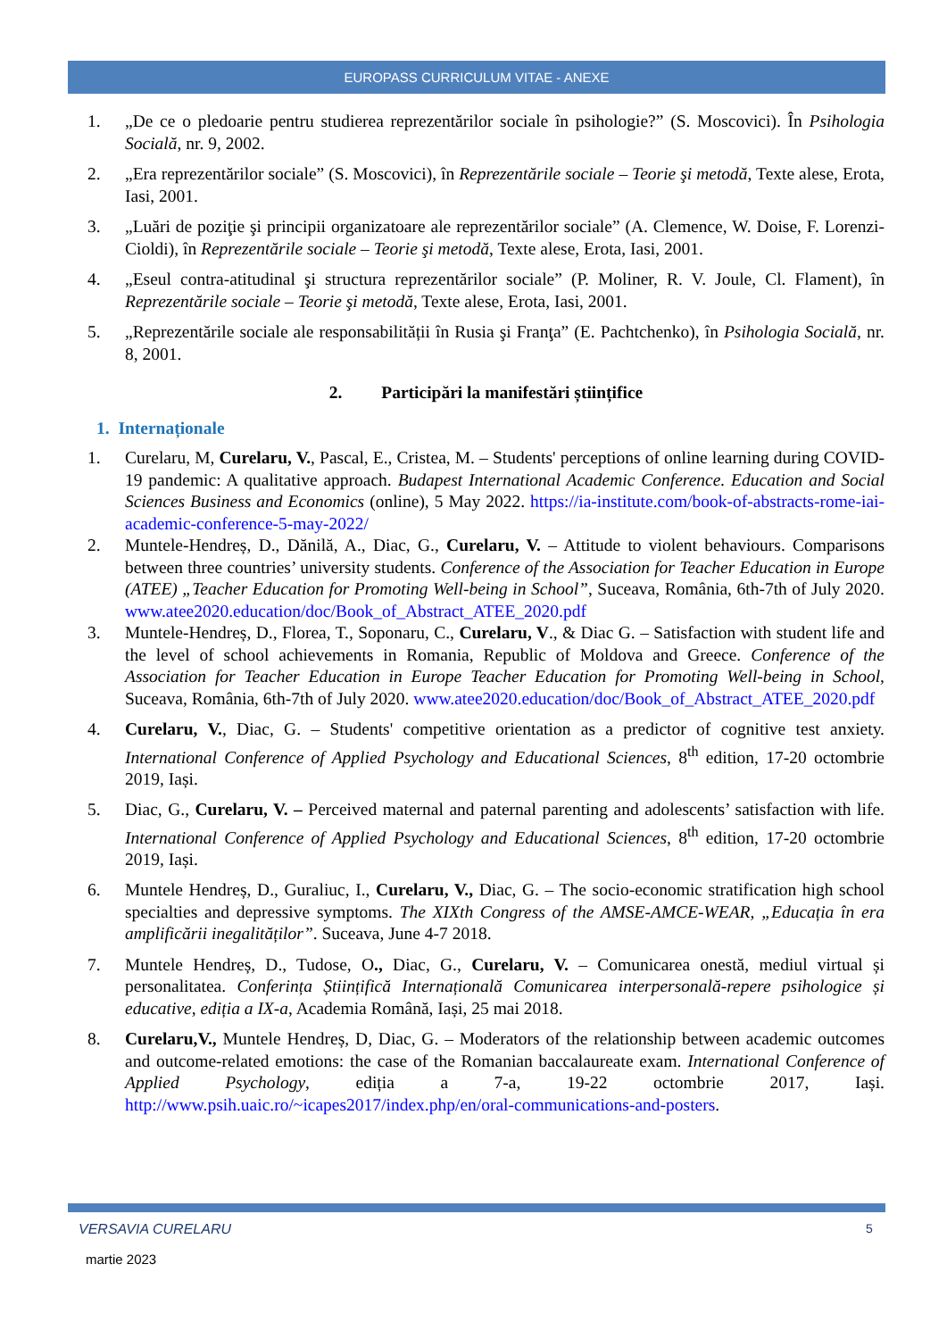EUROPASS CURRICULUM VITAE - ANEXE
1. „De ce o pledoarie pentru studierea reprezentărilor sociale în psihologie?” (S. Moscovici). În Psihologia Socială, nr. 9, 2002.
2. „Era reprezentărilor sociale” (S. Moscovici), în Reprezentările sociale – Teorie şi metodă, Texte alese, Erota, Iasi, 2001.
3. „Luări de poziţie şi principii organizatoare ale reprezentărilor sociale” (A. Clemence, W. Doise, F. Lorenzi-Cioldi), în Reprezentările sociale – Teorie şi metodă, Texte alese, Erota, Iasi, 2001.
4. „Eseul contra-atitudinal şi structura reprezentărilor sociale” (P. Moliner, R. V. Joule, Cl. Flament), în Reprezentările sociale – Teorie şi metodă, Texte alese, Erota, Iasi, 2001.
5. „Reprezentările sociale ale responsabilității în Rusia şi Franţa” (E. Pachtchenko), în Psihologia Socială, nr. 8, 2001.
2. Participări la manifestări științifice
1. Internaționale
1. Curelaru, M, Curelaru, V., Pascal, E., Cristea, M. – Students' perceptions of online learning during COVID-19 pandemic: A qualitative approach. Budapest International Academic Conference. Education and Social Sciences Business and Economics (online), 5 May 2022. https://ia-institute.com/book-of-abstracts-rome-iai-academic-conference-5-may-2022/
2. Muntele-Hendreș, D., Dănilă, A., Diac, G., Curelaru, V. – Attitude to violent behaviours. Comparisons between three countries’ university students. Conference of the Association for Teacher Education in Europe (ATEE) „Teacher Education for Promoting Well-being in School”, Suceava, România, 6th-7th of July 2020. www.atee2020.education/doc/Book_of_Abstract_ATEE_2020.pdf
3. Muntele-Hendreș, D., Florea, T., Soponaru, C., Curelaru, V., & Diac G. – Satisfaction with student life and the level of school achievements in Romania, Republic of Moldova and Greece. Conference of the Association for Teacher Education in Europe Teacher Education for Promoting Well-being in School, Suceava, România, 6th-7th of July 2020. www.atee2020.education/doc/Book_of_Abstract_ATEE_2020.pdf
4. Curelaru, V., Diac, G. – Students' competitive orientation as a predictor of cognitive test anxiety. International Conference of Applied Psychology and Educational Sciences, 8<sup>th</sup> edition, 17-20 octombrie 2019, Iași.
5. Diac, G., Curelaru, V. – Perceived maternal and paternal parenting and adolescents’ satisfaction with life. International Conference of Applied Psychology and Educational Sciences, 8<sup>th</sup> edition, 17-20 octombrie 2019, Iași.
6. Muntele Hendreș, D., Guraliuc, I., Curelaru, V., Diac, G. – The socio-economic stratification high school specialties and depressive symptoms. The XIXth Congress of the AMSE-AMCE-WEAR, „Educația în era amplificării inegalităților”. Suceava, June 4-7 2018.
7. Muntele Hendreș, D., Tudose, O., Diac, G., Curelaru, V. – Comunicarea onestă, mediul virtual și personalitatea. Conferința Științifică Internațională Comunicarea interpersonală-repere psihologice și educative, ediția a IX-a, Academia Română, Iași, 25 mai 2018.
8. Curelaru,V., Muntele Hendreș, D, Diac, G. – Moderators of the relationship between academic outcomes and outcome-related emotions: the case of the Romanian baccalaureate exam. International Conference of Applied Psychology, ediția a 7-a, 19-22 octombrie 2017, Iași. http://www.psih.uaic.ro/~icapes2017/index.php/en/oral-communications-and-posters.
VERSAVIA CURELARU 5
martie 2023